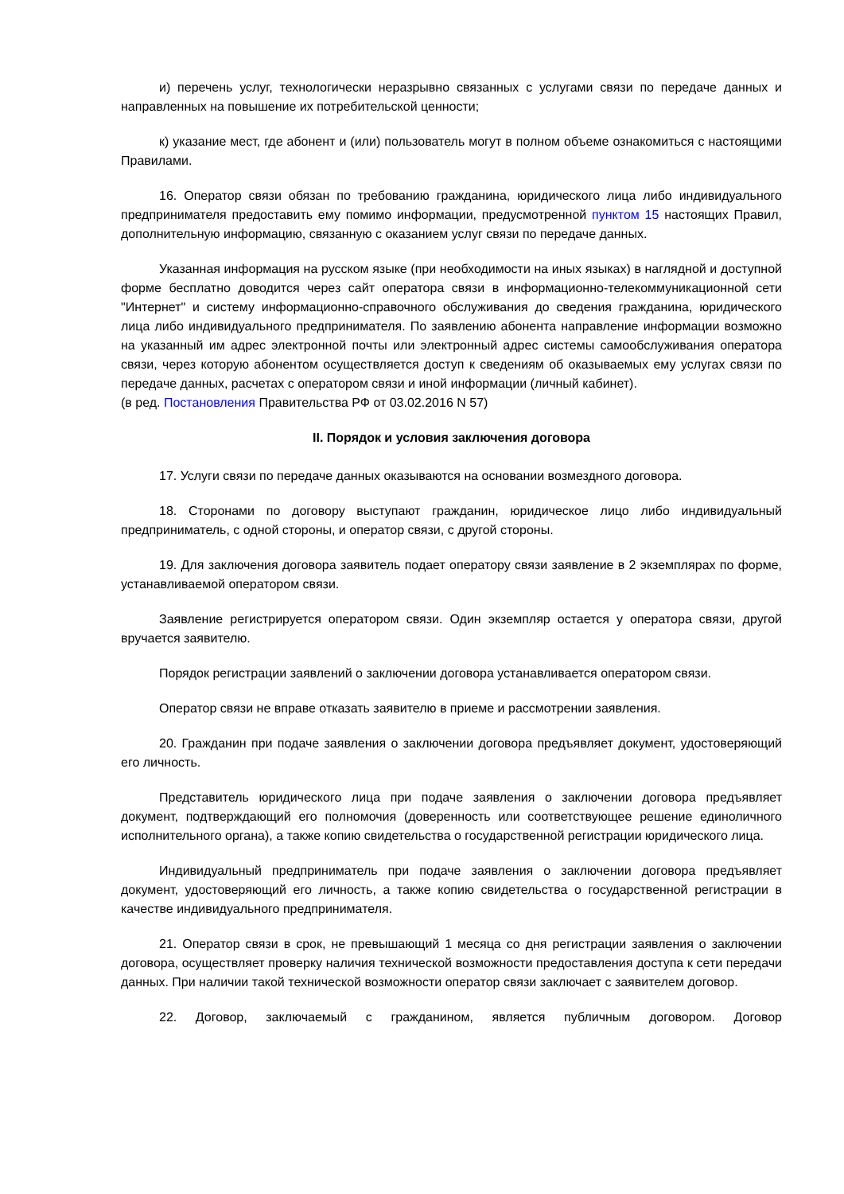и) перечень услуг, технологически неразрывно связанных с услугами связи по передаче данных и направленных на повышение их потребительской ценности;
к) указание мест, где абонент и (или) пользователь могут в полном объеме ознакомиться с настоящими Правилами.
16. Оператор связи обязан по требованию гражданина, юридического лица либо индивидуального предпринимателя предоставить ему помимо информации, предусмотренной пунктом 15 настоящих Правил, дополнительную информацию, связанную с оказанием услуг связи по передаче данных.
Указанная информация на русском языке (при необходимости на иных языках) в наглядной и доступной форме бесплатно доводится через сайт оператора связи в информационно-телекоммуникационной сети "Интернет" и систему информационно-справочного обслуживания до сведения гражданина, юридического лица либо индивидуального предпринимателя. По заявлению абонента направление информации возможно на указанный им адрес электронной почты или электронный адрес системы самообслуживания оператора связи, через которую абонентом осуществляется доступ к сведениям об оказываемых ему услугах связи по передаче данных, расчетах с оператором связи и иной информации (личный кабинет).
(в ред. Постановления Правительства РФ от 03.02.2016 N 57)
II. Порядок и условия заключения договора
17. Услуги связи по передаче данных оказываются на основании возмездного договора.
18. Сторонами по договору выступают гражданин, юридическое лицо либо индивидуальный предприниматель, с одной стороны, и оператор связи, с другой стороны.
19. Для заключения договора заявитель подает оператору связи заявление в 2 экземплярах по форме, устанавливаемой оператором связи.
Заявление регистрируется оператором связи. Один экземпляр остается у оператора связи, другой вручается заявителю.
Порядок регистрации заявлений о заключении договора устанавливается оператором связи.
Оператор связи не вправе отказать заявителю в приеме и рассмотрении заявления.
20. Гражданин при подаче заявления о заключении договора предъявляет документ, удостоверяющий его личность.
Представитель юридического лица при подаче заявления о заключении договора предъявляет документ, подтверждающий его полномочия (доверенность или соответствующее решение единоличного исполнительного органа), а также копию свидетельства о государственной регистрации юридического лица.
Индивидуальный предприниматель при подаче заявления о заключении договора предъявляет документ, удостоверяющий его личность, а также копию свидетельства о государственной регистрации в качестве индивидуального предпринимателя.
21. Оператор связи в срок, не превышающий 1 месяца со дня регистрации заявления о заключении договора, осуществляет проверку наличия технической возможности предоставления доступа к сети передачи данных. При наличии такой технической возможности оператор связи заключает с заявителем договор.
22. Договор, заключаемый с гражданином, является публичным договором. Договор